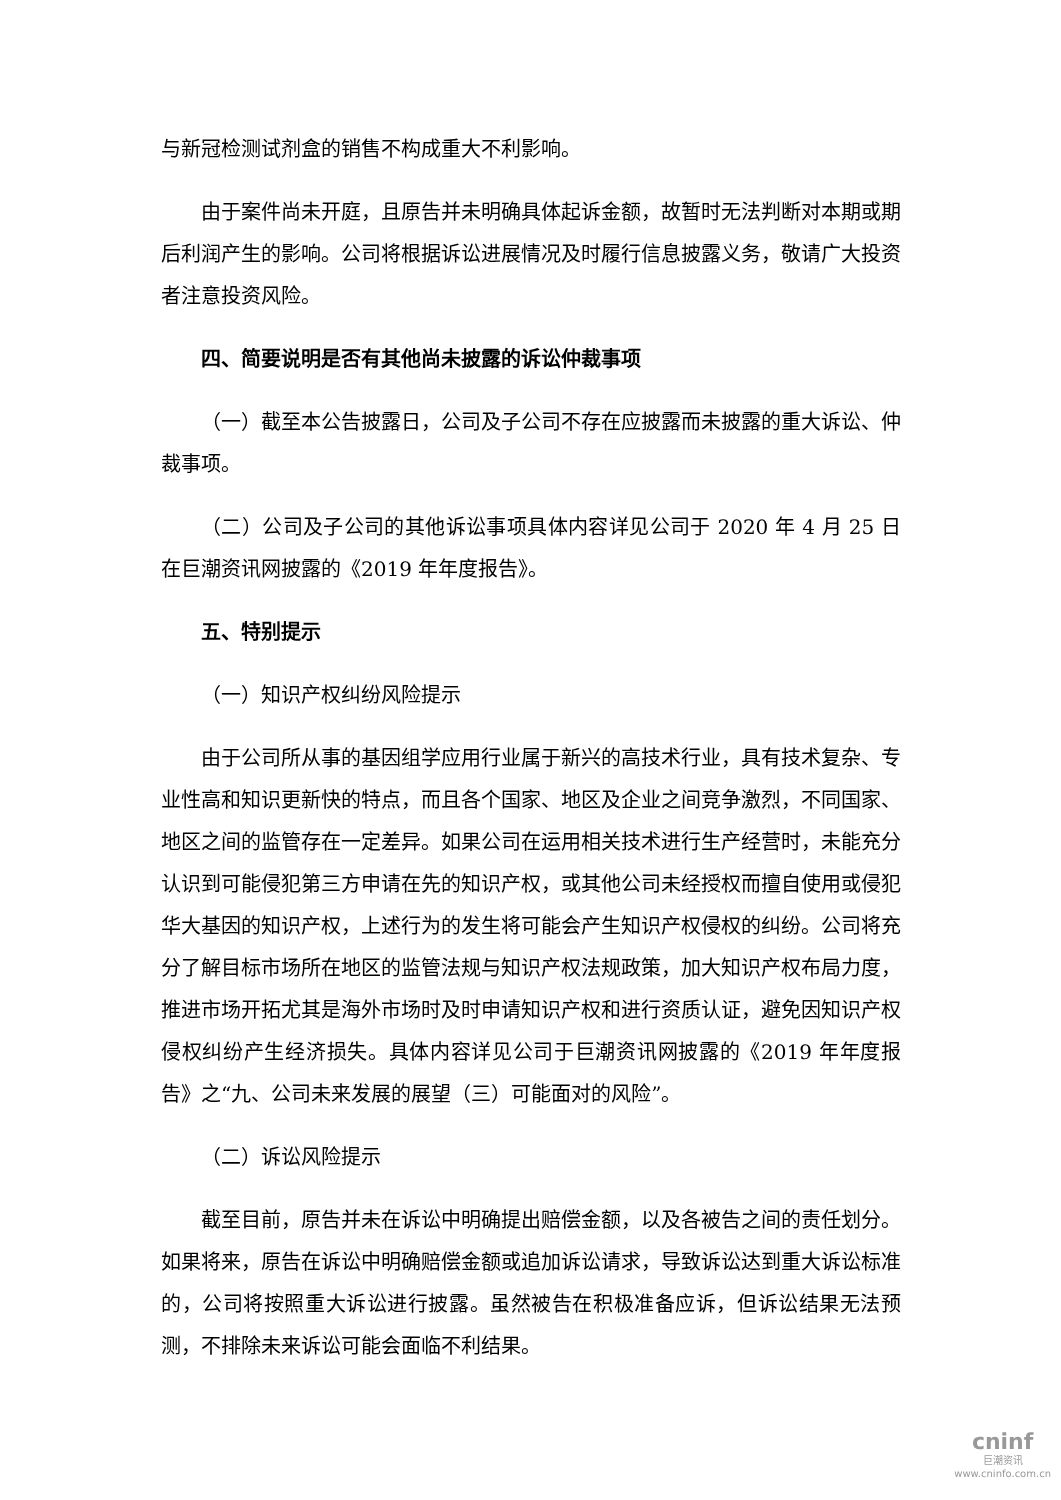与新冠检测试剂盒的销售不构成重大不利影响。
由于案件尚未开庭，且原告并未明确具体起诉金额，故暂时无法判断对本期或期后利润产生的影响。公司将根据诉讼进展情况及时履行信息披露义务，敬请广大投资者注意投资风险。
四、简要说明是否有其他尚未披露的诉讼仲裁事项
（一）截至本公告披露日，公司及子公司不存在应披露而未披露的重大诉讼、仲裁事项。
（二）公司及子公司的其他诉讼事项具体内容详见公司于 2020 年 4 月 25 日在巨潮资讯网披露的《2019 年年度报告》。
五、特别提示
（一）知识产权纠纷风险提示
由于公司所从事的基因组学应用行业属于新兴的高技术行业，具有技术复杂、专业性高和知识更新快的特点，而且各个国家、地区及企业之间竞争激烈，不同国家、地区之间的监管存在一定差异。如果公司在运用相关技术进行生产经营时，未能充分认识到可能侵犯第三方申请在先的知识产权，或其他公司未经授权而擅自使用或侵犯华大基因的知识产权，上述行为的发生将可能会产生知识产权侵权的纠纷。公司将充分了解目标市场所在地区的监管法规与知识产权法规政策，加大知识产权布局力度，推进市场开拓尤其是海外市场时及时申请知识产权和进行资质认证，避免因知识产权侵权纠纷产生经济损失。具体内容详见公司于巨潮资讯网披露的《2019 年年度报告》之“九、公司未来发展的展望（三）可能面对的风险”。
（二）诉讼风险提示
截至目前，原告并未在诉讼中明确提出赔偿金额，以及各被告之间的责任划分。如果将来，原告在诉讼中明确赔偿金额或追加诉讼请求，导致诉讼达到重大诉讼标准的，公司将按照重大诉讼进行披露。虽然被告在积极准备应诉，但诉讼结果无法预测，不排除未来诉讼可能会面临不利结果。
cninf
巨潮资讯
www.cninfo.com.cn